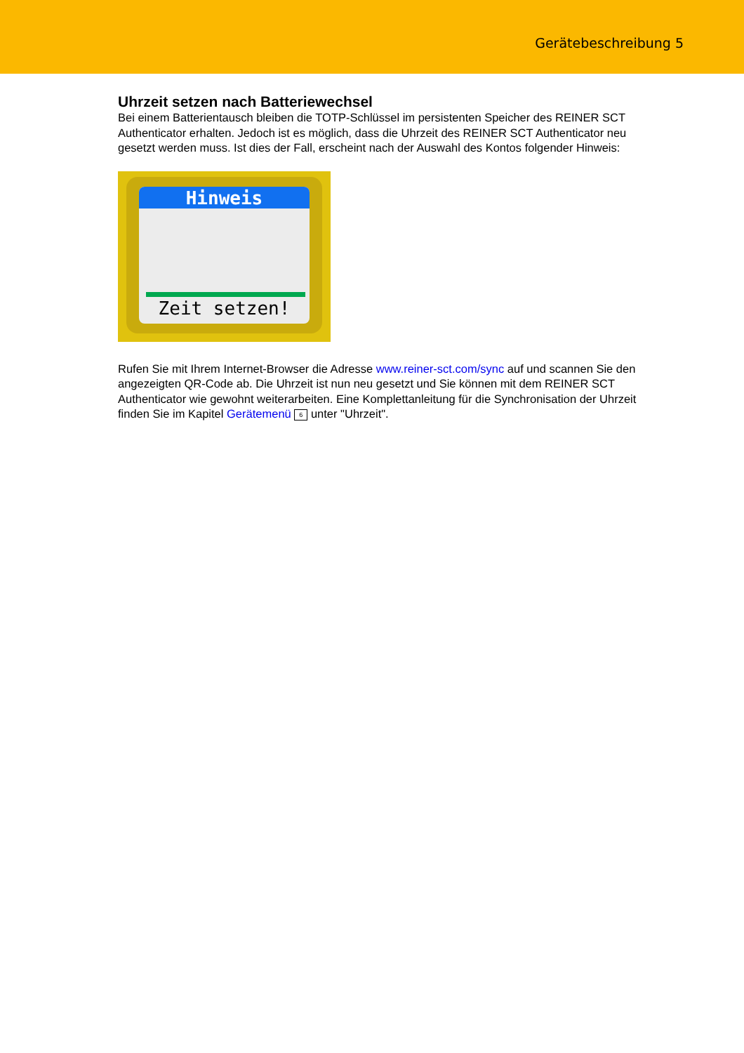Gerätebeschreibung 5
Uhrzeit setzen nach Batteriewechsel
Bei einem Batterientausch bleiben die TOTP-Schlüssel im persistenten Speicher des REINER SCT Authenticator erhalten. Jedoch ist es möglich, dass die Uhrzeit des REINER SCT Authenticator neu gesetzt werden muss. Ist dies der Fall, erscheint nach der Auswahl des Kontos folgender Hinweis:
Hinweis
Zeit setzen!
Rufen Sie mit Ihrem Internet-Browser die Adresse www.reiner-sct.com/sync auf und scannen Sie den angezeigten QR-Code ab. Die Uhrzeit ist nun neu gesetzt und Sie können mit dem REINER SCT Authenticator wie gewohnt weiterarbeiten. Eine Komplettanleitung für die Synchronisation der Uhrzeit finden Sie im Kapitel Gerätemenü 6 unter "Uhrzeit".